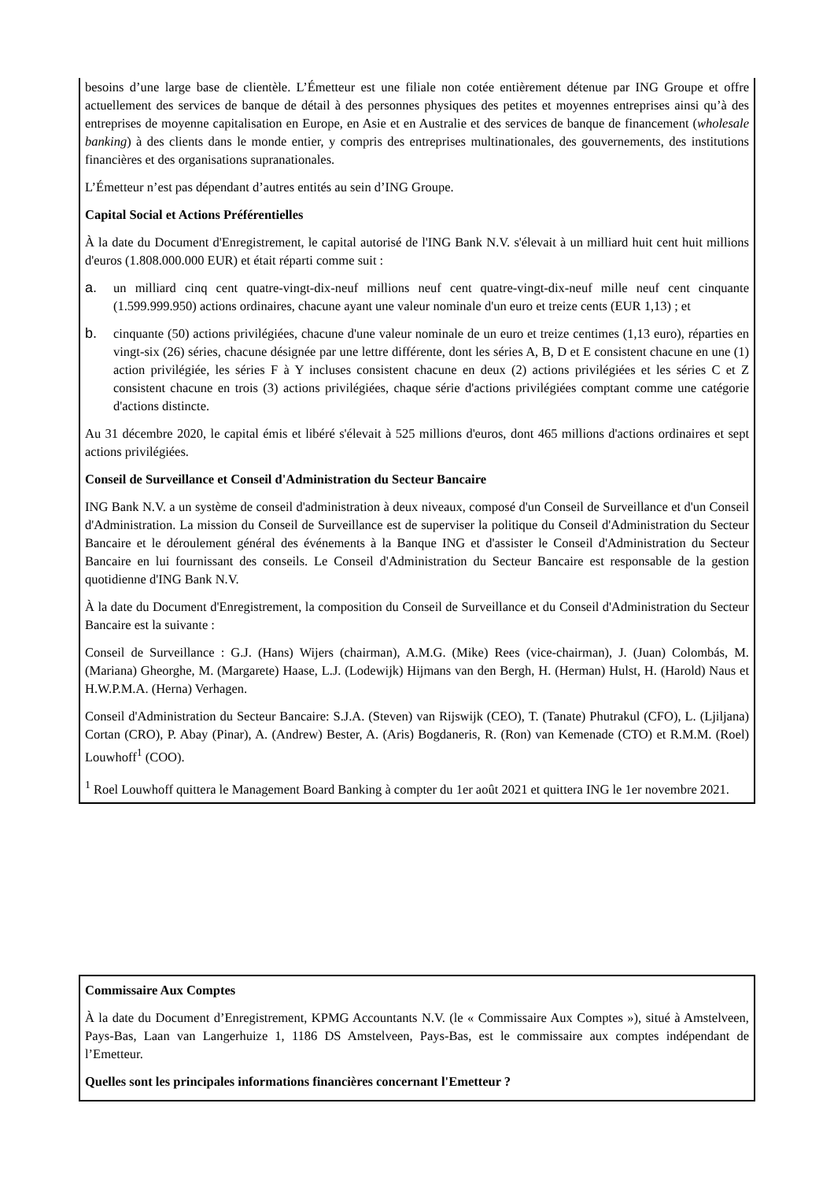besoins d’une large base de clientèle. L’Émetteur est une filiale non cotée entièrement détenue par ING Groupe et offre actuellement des services de banque de détail à des personnes physiques des petites et moyennes entreprises ainsi qu’à des entreprises de moyenne capitalisation en Europe, en Asie et en Australie et des services de banque de financement (wholesale banking) à des clients dans le monde entier, y compris des entreprises multinationales, des gouvernements, des institutions financières et des organisations supranationales.
L’Émetteur n’est pas dépendant d’autres entités au sein d’ING Groupe.
Capital Social et Actions Préférentielles
À la date du Document d'Enregistrement, le capital autorisé de l'ING Bank N.V. s'élevait à un milliard huit cent huit millions d'euros (1.808.000.000 EUR) et était réparti comme suit :
a. un milliard cinq cent quatre-vingt-dix-neuf millions neuf cent quatre-vingt-dix-neuf mille neuf cent cinquante (1.599.999.950) actions ordinaires, chacune ayant une valeur nominale d'un euro et treize cents (EUR 1,13) ; et
b. cinquante (50) actions privilégiées, chacune d'une valeur nominale de un euro et treize centimes (1,13 euro), réparties en vingt-six (26) séries, chacune désignée par une lettre différente, dont les séries A, B, D et E consistent chacune en une (1) action privilégiée, les séries F à Y incluses consistent chacune en deux (2) actions privilégiées et les séries C et Z consistent chacune en trois (3) actions privilégiées, chaque série d'actions privilégiées comptant comme une catégorie d'actions distincte.
Au 31 décembre 2020, le capital émis et libéré s'élevait à 525 millions d'euros, dont 465 millions d'actions ordinaires et sept actions privilégiées.
Conseil de Surveillance et Conseil d'Administration du Secteur Bancaire
ING Bank N.V. a un système de conseil d'administration à deux niveaux, composé d'un Conseil de Surveillance et d'un Conseil d'Administration. La mission du Conseil de Surveillance est de superviser la politique du Conseil d'Administration du Secteur Bancaire et le déroulement général des événements à la Banque ING et d'assister le Conseil d'Administration du Secteur Bancaire en lui fournissant des conseils. Le Conseil d'Administration du Secteur Bancaire est responsable de la gestion quotidienne d'ING Bank N.V.
À la date du Document d'Enregistrement, la composition du Conseil de Surveillance et du Conseil d'Administration du Secteur Bancaire est la suivante :
Conseil de Surveillance : G.J. (Hans) Wijers (chairman), A.M.G. (Mike) Rees (vice-chairman), J. (Juan) Colombás, M. (Mariana) Gheorghe, M. (Margarete) Haase, L.J. (Lodewijk) Hijmans van den Bergh, H. (Herman) Hulst, H. (Harold) Naus et H.W.P.M.A. (Herna) Verhagen.
Conseil d'Administration du Secteur Bancaire: S.J.A. (Steven) van Rijswijk (CEO), T. (Tanate) Phutrakul (CFO), L. (Ljiljana) Cortan (CRO), P. Abay (Pinar), A. (Andrew) Bester, A. (Aris) Bogdaneris, R. (Ron) van Kemenade (CTO) et R.M.M. (Roel) Louwhoff<sup>1</sup> (COO).
<sup>1</sup> Roel Louwhoff quittera le Management Board Banking à compter du 1er août 2021 et quittera ING le 1er novembre 2021.
Commissaire Aux Comptes
À la date du Document d’Enregistrement, KPMG Accountants N.V. (le « Commissaire Aux Comptes »), situé à Amstelveen, Pays-Bas, Laan van Langerhuize 1, 1186 DS Amstelveen, Pays-Bas, est le commissaire aux comptes indépendant de l’Emetteur.
Quelles sont les principales informations financières concernant l'Emetteur ?